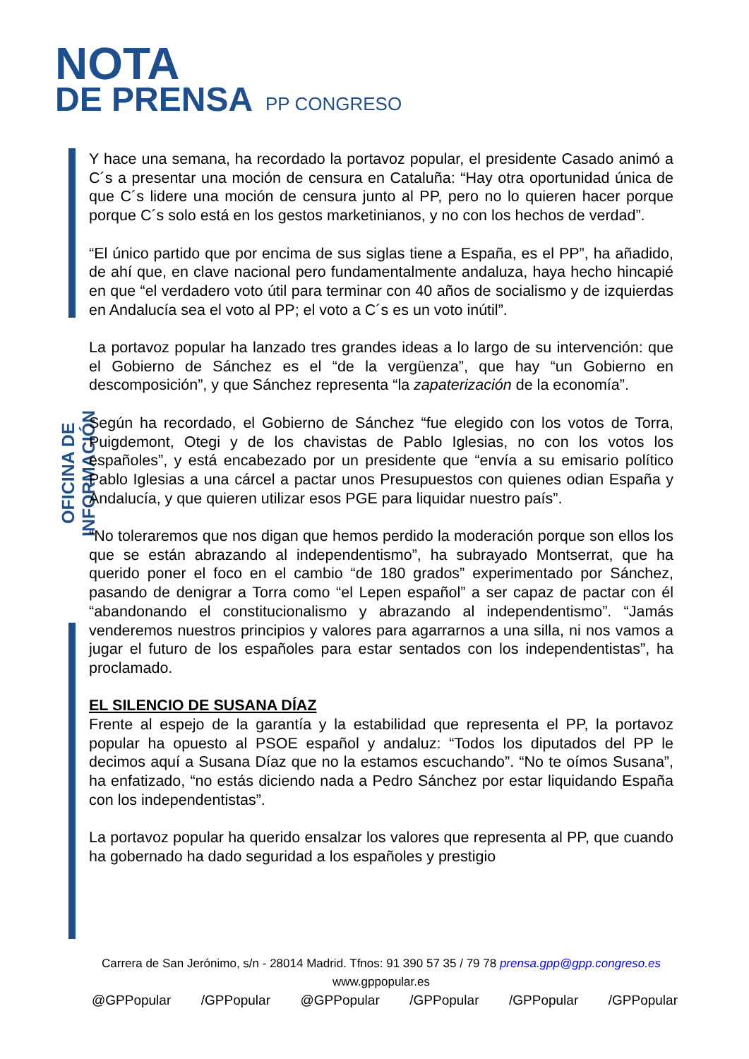NOTA
DE PRENSA
PP CONGRESO
OFICINA DE INFORMACIÓN
Y hace una semana, ha recordado la portavoz popular, el presidente Casado animó a C´s a presentar una moción de censura en Cataluña: “Hay otra oportunidad única de que C´s lidere una moción de censura junto al PP, pero no lo quieren hacer porque porque C´s solo está en los gestos marketinianos, y no con los hechos de verdad”.
“El único partido que por encima de sus siglas tiene a España, es el PP”, ha añadido, de ahí que, en clave nacional pero fundamentalmente andaluza, haya hecho hincapié en que “el verdadero voto útil para terminar con 40 años de socialismo y de izquierdas en Andalucía sea el voto al PP; el voto a C´s es un voto inútil”.
La portavoz popular ha lanzado tres grandes ideas a lo largo de su intervención: que el Gobierno de Sánchez es el “de la vergüenza”, que hay “un Gobierno en descomposición”, y que Sánchez representa “la zapaterización de la economía”.
Según ha recordado, el Gobierno de Sánchez “fue elegido con los votos de Torra, Puigdemont, Otegi y de los chavistas de Pablo Iglesias, no con los votos los españoles”, y está encabezado por un presidente que “envía a su emisario político Pablo Iglesias a una cárcel a pactar unos Presupuestos con quienes odian España y Andalucía, y que quieren utilizar esos PGE para liquidar nuestro país”.
“No toleraremos que nos digan que hemos perdido la moderación porque son ellos los que se están abrazando al independentismo”, ha subrayado Montserrat, que ha querido poner el foco en el cambio “de 180 grados” experimentado por Sánchez, pasando de denigrar a Torra como “el Lepen español” a ser capaz de pactar con él “abandonando el constitucionalismo y abrazando al independentismo”. “Jamás venderemos nuestros principios y valores para agarrarnos a una silla, ni nos vamos a jugar el futuro de los españoles para estar sentados con los independentistas”, ha proclamado.
EL SILENCIO DE SUSANA DÍAZ
Frente al espejo de la garantía y la estabilidad que representa el PP, la portavoz popular ha opuesto al PSOE español y andaluz: “Todos los diputados del PP le decimos aquí a Susana Díaz que no la estamos escuchando”. “No te oímos Susana”, ha enfatizado, “no estás diciendo nada a Pedro Sánchez por estar liquidando España con los independentistas”.
La portavoz popular ha querido ensalzar los valores que representa al PP, que cuando ha gobernado ha dado seguridad a los españoles y prestigio
Carrera de San Jerónimo, s/n - 28014 Madrid. Tfnos: 91 390 57 35 / 79 78 prensa.gpp@gpp.congreso.es
www.gppopular.es
@GPPopular /GPPopular @GPPopular /GPPopular /GPPopular /GPPopular